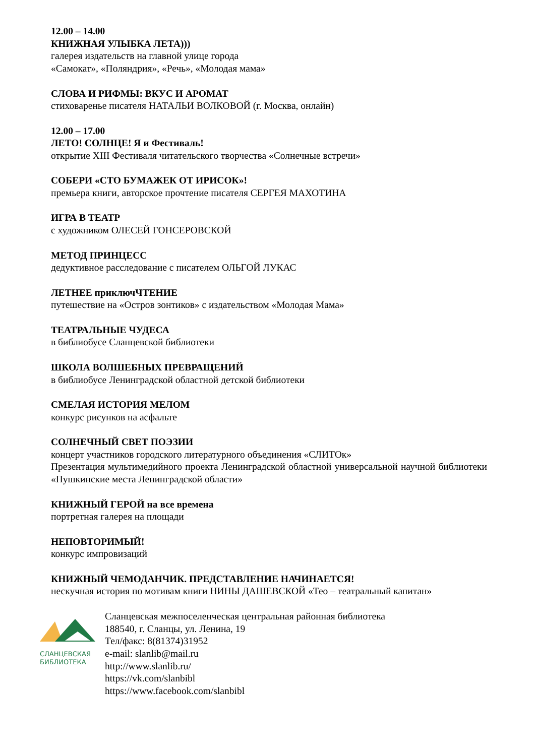12.00 – 14.00
КНИЖНАЯ УЛЫБКА ЛЕТА)))
галерея издательств на главной улице города
«Самокат», «Поляндрия», «Речь», «Молодая мама»
СЛОВА И РИФМЫ: ВКУС И АРОМАТ
стиховаренье писателя НАТАЛЬИ ВОЛКОВОЙ (г. Москва, онлайн)
12.00 – 17.00
ЛЕТО! СОЛНЦЕ! Я и Фестиваль!
открытие XIII Фестиваля читательского творчества «Солнечные встречи»
СОБЕРИ «СТО БУМАЖЕК ОТ ИРИСОК»!
премьера книги, авторское прочтение писателя СЕРГЕЯ МАХОТИНА
ИГРА В ТЕАТР
с художником ОЛЕСЕЙ ГОНСЕРОВСКОЙ
МЕТОД ПРИНЦЕСС
дедуктивное расследование с писателем ОЛЬГОЙ ЛУКАС
ЛЕТНЕЕ приключЧТЕНИЕ
путешествие на «Остров зонтиков» с издательством «Молодая Мама»
ТЕАТРАЛЬНЫЕ ЧУДЕСА
в библиобусе Сланцевской библиотеки
ШКОЛА ВОЛШЕБНЫХ ПРЕВРАЩЕНИЙ
в библиобусе Ленинградской областной детской библиотеки
СМЕЛАЯ ИСТОРИЯ МЕЛОМ
конкурс рисунков на асфальте
СОЛНЕЧНЫЙ СВЕТ ПОЭЗИИ
концерт участников городского литературного объединения «СЛИТОк»
Презентация мультимедийного проекта Ленинградской областной универсальной научной библиотеки «Пушкинские места Ленинградской области»
КНИЖНЫЙ ГЕРОЙ на все времена
портретная галерея на площади
НЕПОВТОРИМЫЙ!
конкурс импровизаций
КНИЖНЫЙ ЧЕМОДАНЧИК. ПРЕДСТАВЛЕНИЕ НАЧИНАЕТСЯ!
нескучная история по мотивам книги НИНЫ ДАШЕВСКОЙ «Тео – театральный капитан»
СЛАНЦЕВСКАЯ
БИБЛИОТЕКА
Сланцевская межпоселенческая центральная районная библиотека
188540, г. Сланцы, ул. Ленина, 19
Тел/факс: 8(81374)31952
e-mail: slanlib@mail.ru
http://www.slanlib.ru/
https://vk.com/slanbibl
https://www.facebook.com/slanbibl